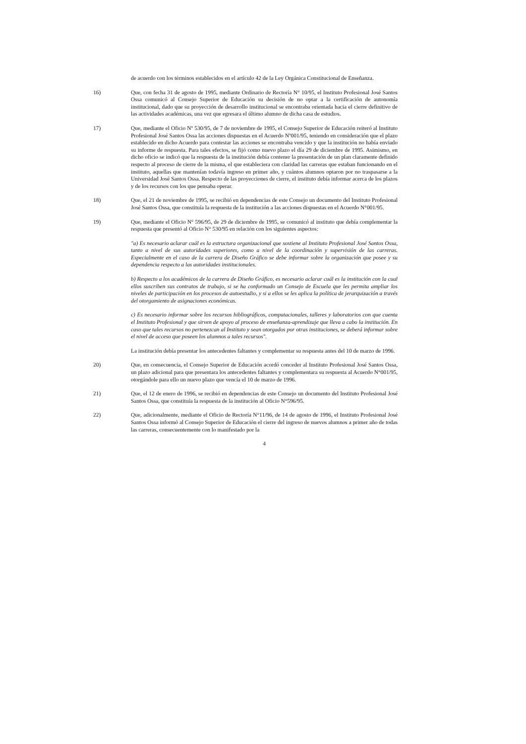de acuerdo con los términos establecidos en el artículo 42 de la Ley Orgánica Constitucional de Enseñanza.
16) Que, con fecha 31 de agosto de 1995, mediante Ordinario de Rectoría N° 10/95, el Instituto Profesional José Santos Ossa comunicó al Consejo Superior de Educación su decisión de no optar a la certificación de autonomía institucional, dado que su proyección de desarrollo institucional se encontraba orientada hacia el cierre definitivo de las actividades académicas, una vez que egresara el último alumno de dicha casa de estudios.
17) Que, mediante el Oficio Nº 530/95, de 7 de noviembre de 1995, el Consejo Superior de Educación reiteró al Instituto Profesional José Santos Ossa las acciones dispuestas en el Acuerdo Nº001/95, teniendo en consideración que el plazo establecido en dicho Acuerdo para contestar las acciones se encontraba vencido y que la institución no había enviado su informe de respuesta. Para tales efectos, se fijó como nuevo plazo el día 29 de diciembre de 1995. Asimismo, en dicho oficio se indicó que la respuesta de la institución debía contener la presentación de un plan claramente definido respecto al proceso de cierre de la misma, el que estableciera con claridad las carreras que estaban funcionando en el instituto, aquellas que mantenían todavía ingreso en primer año, y cuántos alumnos optaron por no traspasarse a la Universidad José Santos Ossa. Respecto de las proyecciones de cierre, el instituto debía informar acerca de los plazos y de los recursos con los que pensaba operar.
18) Que, el 21 de noviembre de 1995, se recibió en dependencias de este Consejo un documento del Instituto Profesional José Santos Ossa, que constituía la respuesta de la institución a las acciones dispuestas en el Acuerdo N°001/95.
19) Que, mediante el Oficio N° 596/95, de 29 de diciembre de 1995, se comunicó al instituto que debía complementar la respuesta que presentó al Oficio N° 530/95 en relación con los siguientes aspectos:
"a) Es necesario aclarar cuál es la estructura organizacional que sostiene al Instituto Profesional José Santos Ossa, tanto a nivel de sus autoridades superiores, como a nivel de la coordinación y supervisión de las carreras. Especialmente en el caso de la carrera de Diseño Gráfico se debe informar sobre la organización que posee y su dependencia respecto a las autoridades institucionales.
b) Respecto a los académicos de la carrera de Diseño Gráfico, es necesario aclarar cuál es la institución con la cual ellos suscriben sus contratos de trabajo, si se ha conformado un Consejo de Escuela que les permita ampliar los niveles de participación en los procesos de autoestudio, y si a ellos se les aplica la política de jerarquización a través del otorgamiento de asignaciones económicas.
c) Es necesario informar sobre los recursos bibliográficos, computacionales, talleres y laboratorios con que cuenta el Instituto Profesional y que sirven de apoyo al proceso de enseñanza-aprendizaje que lleva a cabo la institución. En caso que tales recursos no pertenezcan al Instituto y sean otorgados por otras instituciones, se deberá informar sobre el nivel de acceso que poseen los alumnos a tales recursos".
La institución debía presentar los antecedentes faltantes y complementar su respuesta antes del 10 de marzo de 1996.
20) Que, en consecuencia, el Consejo Superior de Educación acordó conceder al Instituto Profesional José Santos Ossa, un plazo adicional para que presentara los antecedentes faltantes y complementara su respuesta al Acuerdo N°001/95, otorgándole para ello un nuevo plazo que vencía el 10 de marzo de 1996.
21) Que, el 12 de enero de 1996, se recibió en dependencias de este Consejo un documento del Instituto Profesional José Santos Ossa, que constituía la respuesta de la institución al Oficio N°596/95.
22) Que, adicionalmente, mediante el Oficio de Rectoría N°11/96, de 14 de agosto de 1996, el Instituto Profesional José Santos Ossa informó al Consejo Superior de Educación el cierre del ingreso de nuevos alumnos a primer año de todas las carreras, consecuentemente con lo manifestado por la
4